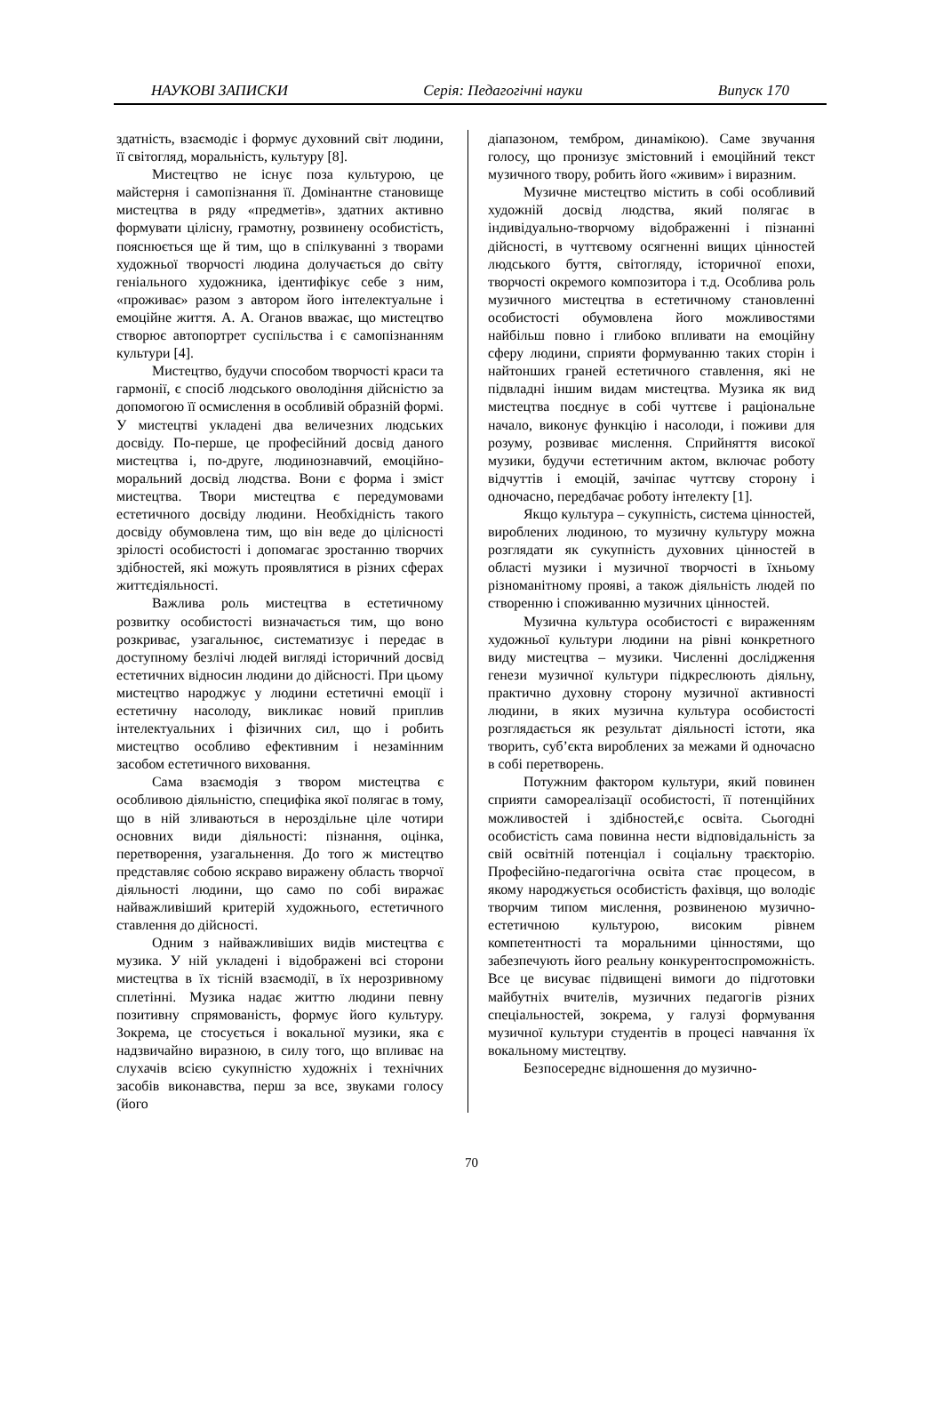НАУКОВІ ЗАПИСКИ Серія: Педагогічні науки Випуск 170
здатність, взаємодіє і формує духовний світ людини, її світогляд, моральність, культуру [8].
Мистецтво не існує поза культурою, це майстерня і самопізнання її. Домінантне становище мистецтва в ряду «предметів», здатних активно формувати цілісну, грамотну, розвинену особистість, пояснюється ще й тим, що в спілкуванні з творами художньої творчості людина долучається до світу геніального художника, ідентифікує себе з ним, «проживає» разом з автором його інтелектуальне і емоційне життя. А. А. Оганов вважає, що мистецтво створює автопортрет суспільства і є самопізнанням культури [4].
Мистецтво, будучи способом творчості краси та гармонії, є спосіб людського оволодіння дійсністю за допомогою її осмислення в особливій образній формі. У мистецтві укладені два величезних людських досвіду. По-перше, це професійний досвід даного мистецтва і, по-друге, людинознавчий, емоційно-моральний досвід людства. Вони є форма і зміст мистецтва. Твори мистецтва є передумовами естетичного досвіду людини. Необхідність такого досвіду обумовлена тим, що він веде до цілісності зрілості особистості і допомагає зростанню творчих здібностей, які можуть проявлятися в різних сферах життєдіяльності.
Важлива роль мистецтва в естетичному розвитку особистості визначається тим, що воно розкриває, узагальнює, систематизує і передає в доступному безлічі людей вигляді історичний досвід естетичних відносин людини до дійсності. При цьому мистецтво народжує у людини естетичні емоції і естетичну насолоду, викликає новий приплив інтелектуальних і фізичних сил, що і робить мистецтво особливо ефективним і незамінним засобом естетичного виховання.
Сама взаємодія з твором мистецтва є особливою діяльністю, специфіка якої полягає в тому, що в ній зливаються в нероздільне ціле чотири основних види діяльності: пізнання, оцінка, перетворення, узагальнення. До того ж мистецтво представляє собою яскраво виражену область творчої діяльності людини, що само по собі виражає найважливіший критерій художнього, естетичного ставлення до дійсності.
Одним з найважливіших видів мистецтва є музика. У ній укладені і відображені всі сторони мистецтва в їх тісній взаємодії, в їх нерозривному сплетінні. Музика надає життю людини певну позитивну спрямованість, формує його культуру. Зокрема, це стосується і вокальної музики, яка є надзвичайно виразною, в силу того, що впливає на слухачів всією сукупністю художніх і технічних засобів виконавства, перш за все, звуками голосу (його
діапазоном, тембром, динамікою). Саме звучання голосу, що пронизує змістовний і емоційний текст музичного твору, робить його «живим» і виразним.
Музичне мистецтво містить в собі особливий художній досвід людства, який полягає в індивідуально-творчому відображенні і пізнанні дійсності, в чуттєвому осягненні вищих цінностей людського буття, світогляду, історичної епохи, творчості окремого композитора і т.д. Особлива роль музичного мистецтва в естетичному становленні особистості обумовлена його можливостями найбільш повно і глибоко впливати на емоційну сферу людини, сприяти формуванню таких сторін і найтонших граней естетичного ставлення, які не підвладні іншим видам мистецтва. Музика як вид мистецтва поєднує в собі чуттєве і раціональне начало, виконує функцію і насолоди, і поживи для розуму, розвиває мислення. Сприйняття високої музики, будучи естетичним актом, включає роботу відчуттів і емоцій, зачіпає чуттєву сторону і одночасно, передбачає роботу інтелекту [1].
Якщо культура – сукупність, система цінностей, вироблених людиною, то музичну культуру можна розглядати як сукупність духовних цінностей в області музики і музичної творчості в їхньому різноманітному прояві, а також діяльність людей по створенню і споживанню музичних цінностей.
Музична культура особистості є вираженням художньої культури людини на рівні конкретного виду мистецтва – музики. Численні дослідження генези музичної культури підкреслюють діяльну, практично духовну сторону музичної активності людини, в яких музична культура особистості розглядається як результат діяльності істоти, яка творить, суб’єкта вироблених за межами й одночасно в собі перетворень.
Потужним фактором культури, який повинен сприяти самореалізації особистості, її потенційних можливостей і здібностей,є освіта. Сьогодні особистість сама повинна нести відповідальність за свій освітній потенціал і соціальну траєкторію. Професійно-педагогічна освіта стає процесом, в якому народжується особистість фахівця, що володіє творчим типом мислення, розвиненою музично-естетичною культурою, високим рівнем компетентності та моральними цінностями, що забезпечують його реальну конкурентоспроможність. Все це висуває підвищені вимоги до підготовки майбутніх вчителів, музичних педагогів різних спеціальностей, зокрема, у галузі формування музичної культури студентів в процесі навчання їх вокальному мистецтву.
Безпосереднє відношення до музично-
70